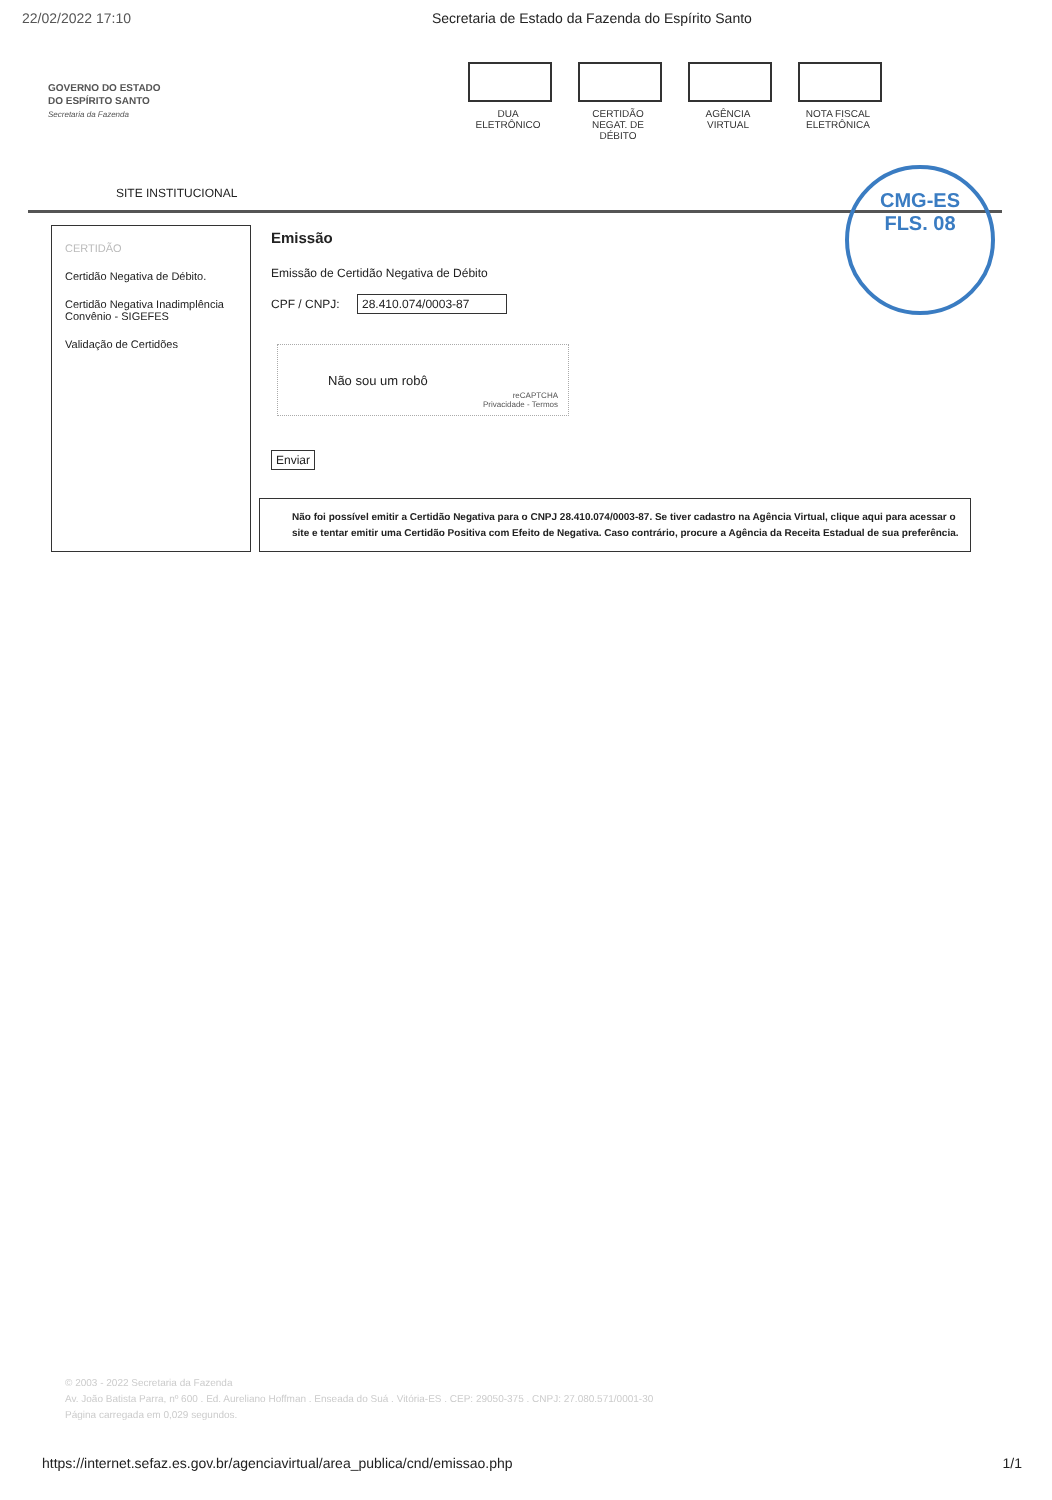22/02/2022 17:10 Secretaria de Estado da Fazenda do Espírito Santo
GOVERNO DO ESTADO
DO ESPÍRITO SANTO
Secretaria da Fazenda
DUA
ELETRÔNICO
CERTIDÃO
NEGAT. DE DÉBITO
AGÊNCIA
VIRTUAL
NOTA FISCAL
ELETRÔNICA
SITE INSTITUCIONAL
CMG-ES
FLS. 08
CERTIDÃO
Certidão Negativa de Débito.
Certidão Negativa Inadimplência Convênio - SIGEFES
Validação de Certidões
Emissão
Emissão de Certidão Negativa de Débito
CPF / CNPJ: 28.410.074/0003-87
Não sou um robô
reCAPTCHA
Privacidade - Termos
Enviar
Não foi possível emitir a Certidão Negativa para o CNPJ 28.410.074/0003-87. Se tiver cadastro na Agência Virtual, clique aqui para acessar o site e tentar emitir uma Certidão Positiva com Efeito de Negativa. Caso contrário, procure a Agência da Receita Estadual de sua preferência.
© 2003 - 2022 Secretaria da Fazenda
Av. João Batista Parra, nº 600 . Ed. Aureliano Hoffman . Enseada do Suá . Vitória-ES . CEP: 29050-375 . CNPJ: 27.080.571/0001-30
Página carregada em 0,029 segundos.
https://internet.sefaz.es.gov.br/agenciavirtual/area_publica/cnd/emissao.php 1/1